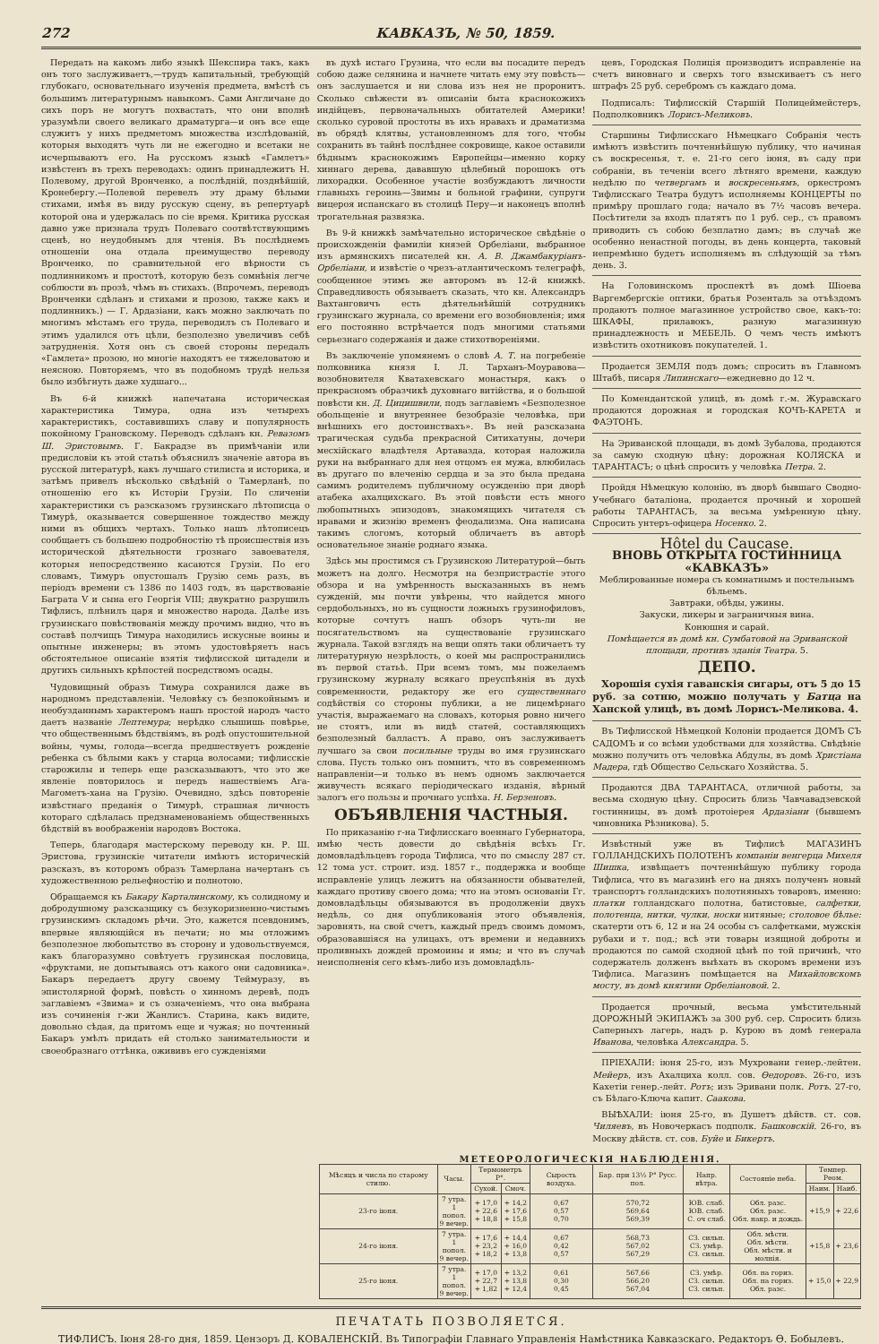272 КАВКАЗЪ, № 50, 1859.
Передать на какомъ либо языкѣ Шекспира такъ, какъ онъ того заслуживаетъ,—трудъ капитальный, требующій глубокаго, основательнаго изученія предмета, вмѣстѣ съ большимъ литературнымъ навыкомъ. Сами Англичане до сихъ поръ не могутъ похвастать, что они вполнѣ уразумѣли своего великаго драматурга—и онъ все еще служитъ у нихъ предметомъ множества изслѣдованій, которыя выходятъ чуть ли не ежегодно и всетаки не исчерпываютъ его. На русскомъ языкѣ «Гамлетъ» извѣстенъ въ трехъ переводахъ: одинъ принадлежитъ Н. Полевому, другой Вронченко, а послѣдній, позднѣйшій, Кронебергу.—Полевой перевелъ эту драму бѣлыми стихами, имѣя въ виду русскую сцену, въ репертуарѣ которой она и удержалась по сіе время. Критика русская давно уже признала трудъ Полеваго соотвѣтствующимъ сценѣ, но неудобнымъ для чтенія. Въ послѣднемъ отношеніи она отдала преимущество переводу Вронченко, по сравнительной его вѣрности съ подлинникомъ и простотѣ, которую безъ сомнѣнія легче соблюсти въ прозѣ, чѣмъ въ стихахъ. (Впрочемъ, переводъ Вронченки сдѣланъ и стихами и прозою, также какъ и подлинникъ.) — Г. Ардазіани, какъ можно заключать по многимъ мѣстамъ его труда, переводилъ съ Полеваго и этимъ удалился отъ цѣли, безполезно увеличивъ себѣ затрудненія. Хотя онъ съ своей стороны передалъ «Гамлета» прозою, но многіе находятъ ее тяжеловатою и неясною. Повторяемъ, что въ подобномъ трудѣ нельзя было избѣгнуть даже худшаго...
Въ 6-й книжкѣ напечатана историческая характеристика Тимура, одна изъ четырехъ характеристикъ, составившихъ славу и популярность покойному Грановскому. Переводъ сдѣланъ кн. Ревазомъ Ш. Эристовымъ. Г. Бакрадзе въ примѣчаніи или предисловіи къ этой статьѣ объяснилъ значеніе автора въ русской литературѣ, какъ лучшаго стилиста и историка, и затѣмъ привелъ нѣсколько свѣдѣній о Тамерланѣ, по отношенію его къ Исторіи Грузіи. По сличеніи характеристики съ разсказомъ грузинскаго лѣтописца о Тимурѣ, оказывается совершенное тождество между ними въ общихъ чертахъ. Только нашъ лѣтописецъ сообщаетъ съ большею подробностію тѣ происшествія изъ исторической дѣятельности грознаго завоевателя, которыя непосредственно касаются Грузіи. По его словамъ, Тимуръ опустошалъ Грузію семь разъ, въ періодъ времени съ 1386 по 1403 годъ, въ царствованіе Баграта V и сына его Георгія VIII; двукратно разрушилъ Тифлисъ, плѣнилъ царя и множество народа. Далѣе изъ грузинскаго повѣствованія между прочимъ видно, что въ составѣ полчищъ Тимура находились искусные воины и опытные инженеры; въ этомъ удостовѣряетъ насъ обстоятельное описаніе взятія тифлисской цитадели и другихъ сильныхъ крѣпостей посредствомъ осады.
Чудовищный образъ Тимура сохранился даже въ народномъ представленіи. Человѣку съ безпокойнымъ и необузданнымъ характеромъ нашъ простой народъ часто даетъ названіе Лептемура; нерѣдко слышишь повѣрье, что общественнымъ бѣдствіямъ, въ родѣ опустошительной войны, чумы, голода—всегда предшествуетъ рожденіе ребенка съ бѣлыми какъ у старца волосами; тифлисскіе старожилы и теперь еще разсказываютъ, что это же явленіе повторилось и передъ нашествіемъ Ага-Магометъ-хана на Грузію. Очевидно, здѣсь повтореніе извѣстнаго преданія о Тимурѣ, страшная личность котораго сдѣлалась предзнаменованіемъ общественныхъ бѣдствій въ воображеніи народовъ Востока.
Теперь, благодаря мастерскому переводу кн. Р. Ш. Эристова, грузинскіе читатели имѣютъ историческій разсказъ, въ которомъ образъ Тамерлана начертанъ съ художественною рельефностію и полнотою.
Обращаемся къ Бакару Карталинскому, къ солидному и добродушному разсказщику съ безукоризненно-чистымъ грузинскимъ складомъ рѣчи. Это, кажется псевдонимъ, впервые являющійся въ печати; но мы отложимъ безполезное любопытство въ сторону и удовольствуемся, какъ благоразумно совѣтуетъ грузинская пословица, «фруктами, не допытываясь отъ какого они садовника». Бакаръ передаетъ другу своему Теймуразу, въ эпистолярной формѣ, повѣсть о хинномъ деревѣ, подъ заглавіемъ «Звима» и съ означеніемъ, что она выбрана изъ сочиненія г-жи Жанлисъ. Старина, какъ видите, довольно сѣдая, да притомъ еще и чужая; но почтенный Бакаръ умѣлъ придать ей столько занимательности и своеобразнаго оттѣнка, ожививъ его сужденіями
въ духѣ истаго Грузина, что если вы посадите передъ собою даже селянина и начнете читать ему эту повѣсть—онъ заслушается и ни слова изъ нея не проронитъ. Сколько свѣжести въ описаніи быта краснокожихъ индійцевъ, первоначальныхъ обитателей Америки! сколько суровой простоты въ ихъ нравахъ и драматизма въ обрядѣ клятвы, установленномъ для того, чтобы сохранить въ тайнѣ послѣднее сокровище, какое оставили бѣднымъ краснокожимъ Европейцы—именно корку хиннаго дерева, дававшую цѣлебный порошокъ отъ лихорадки. Особенное участіе возбуждаютъ личности главныхъ героинь—Звимы и больной графини, супруги вицероя испанскаго въ столицѣ Перу—и наконецъ вполнѣ трогательная развязка.
Въ 9-й книжкѣ замѣчательно историческое свѣдѣніе о происхожденіи фамиліи князей Орбеліани, выбранное изъ армянскихъ писателей кн. А. В. Джамбакуріанъ-Орбеліани, и извѣстіе о чрезъ-атлантическомъ телеграфѣ, сообщенное этимъ же авторомъ въ 12-й книжкѣ. Справедливость обязываетъ сказать, что кн. Александръ Вахтанговичъ есть дѣятельнѣйшій сотрудникъ грузинскаго журнала, со времени его возобновленія; имя его постоянно встрѣчается подъ многими статьями серьезнаго содержанія и даже стихотвореніями.
Въ заключеніе упомянемъ о словѣ А. Т. на погребеніе полковника князя І. Л. Тарханъ-Моуравова—возобновителя Кватахевскаго монастыря, какъ о прекрасномъ образчикѣ духовнаго витійства, и о большой повѣсти кн. Д. Цицишвили, подъ заглавіемъ «Безполезное обольщеніе и внутреннее безобразіе человѣка, при внѣшнихъ его достоинствахъ». Въ ней разсказана трагическая судьба прекрасной Ситихатуны, дочери месхійскаго владѣтеля Артавазда, которая наложила руки на выбраннаго для нея отцомъ ея мужа, влюбилась въ другаго по влеченію сердца и за это была предана самимъ родителемъ публичному осужденію при дворѣ атабека ахалцихскаго. Въ этой повѣсти есть много любопытныхъ эпизодовъ, знакомящихъ читателя съ нравами и жизнію временъ феодализма. Она написана такимъ слогомъ, который обличаетъ въ авторѣ основательное знаніе роднаго языка.
Здѣсь мы простимся съ Грузинскою Литературой—быть можетъ на долго. Несмотря на безпристрастіе этого обзора и на умѣренность высказанныхъ въ немъ сужденій, мы почти увѣрены, что найдется много сердобольныхъ, но въ сущности ложныхъ грузинофиловъ, которые сочтутъ нашъ обзоръ чуть-ли не посягательствомъ на существованіе грузинскаго журнала. Такой взглядъ на вещи опять таки обличаетъ ту литературную незрѣлость, о коей мы распространились въ первой статьѣ. При всемъ томъ, мы пожелаемъ грузинскому журналу всякаго преуспѣянія въ духѣ современности, редактору же его существеннаго содѣйствія со стороны публики, а не лицемѣрнаго участія, выражаемаго на словахъ, которыя ровно ничего не стоятъ, или въ видѣ статей, составляющихъ безполезный балластъ. А право, онъ заслуживаетъ лучшаго за свои посильные труды во имя грузинскаго слова. Пусть только онъ помнитъ, что въ современномъ направленіи—и только въ немъ одномъ заключается живучесть всякаго періодическаго изданія, вѣрный залогъ его пользы и прочнаго успѣха. Н. Берзеновъ.
ОБЪЯВЛЕНІЯ ЧАСТНЫЯ.
По приказанію г-на Тифлисскаго военнаго Губернатора, имѣю честь довести до свѣдѣнія всѣхъ Гг. домовладѣльцевъ города Тифлиса, что по смыслу 287 ст. 12 тома уст. строит. изд. 1857 г., поддержка и вообще исправленіе улицъ лежитъ на обязанности обывателей, каждаго противу своего дома; что на этомъ основаніи Гг. домовладѣльцы обязываются въ продолженіи двухъ недѣль, со дня опубликованія этого объявленія, заровнять, на свой счетъ, каждый предъ своимъ домомъ, образовавшіяся на улицахъ, отъ времени и недавнихъ проливныхъ дождей промоины и ямы; и что въ случаѣ неисполненія сего кѣмъ-либо изъ домовладѣль-
цевъ, Городская Полиція производитъ исправленіе на счетъ виновнаго и сверхъ того взыскиваетъ съ него штрафъ 25 руб. серебромъ съ каждаго дома.
Подписалъ: Тифлисскій Старшій Полицеймейстеръ, Подполковникъ Лорисъ-Меликовъ.
Старшины Тифлисскаго Нѣмецкаго Собранія честь имѣютъ извѣстить почтеннѣйшую публику, что начиная съ воскресенья, т. е. 21-го сего іюня, въ саду при собраніи, въ теченіи всего лѣтняго времени, каждую недѣлю по четвергамъ и воскресеньямъ, оркестромъ Тифлисскаго Театра будутъ исполняемы КОНЦЕРТЫ по примѣру прошлаго года; начало въ 7½ часовъ вечера. Посѣтители за входъ платятъ по 1 руб. сер., съ правомъ приводить съ собою безплатно дамъ; въ случаѣ же особенно ненастной погоды, въ день концерта, таковый непремѣнно будетъ исполняемъ въ слѣдующій за тѣмъ день. 3.
На Головинскомъ проспектѣ въ домѣ Шіоева Варгембергскіе оптики, братья Розенталь за отъѣздомъ продаютъ полное магазинное устройство свое, какъ-то: ШКАФЫ, прилавокъ, разную магазинную принадлежность и МЕБЕЛЬ. О чемъ честь имѣютъ извѣстить охотниковъ покупателей. 1.
Продается ЗЕМЛЯ подъ домъ; спросить въ Главномъ Штабѣ, писаря Липинскаго—ежедневно до 12 ч.
По Комендантской улицѣ, въ домѣ г.-м. Журавскаго продаются дорожная и городская КОЧЪ-КАРЕТА и ФАЭТОНЪ.
На Эриванской площади, въ домѣ Зубалова, продаются за самую сходную цѣну: дорожная КОЛЯСКА и ТАРАНТАСЪ; о цѣнѣ спросить у человѣка Петра. 2.
Пройдя Нѣмецкую колонію, въ дворѣ бывшаго Сводно-Учебнаго баталіона, продается прочный и хорошей работы ТАРАНТАСЪ, за весьма умѣренную цѣну. Спросить унтеръ-офицера Носенко. 2.
Hôtel du Caucase.
ВНОВЬ ОТКРЫТА ГОСТИННИЦА «КАВКАЗЪ»
Меблированные номера съ комнатнымъ и постельнымъ бѣльемъ.
Завтраки, обѣды, ужины.
Закуски, ликеры и заграничныя вина.
Конюшня и сарай.
Помѣщается въ домѣ кн. Сумбатовой на Эриванской площади, противъ зданія Театра. 5.
ДЕПО.
Хорошія сухія гаванскія сигары, отъ 5 до 15 руб. за сотню, можно получать у Батца на Ханской улицѣ, въ домѣ Лорисъ-Меликова. 4.
Въ Тифлисской Нѣмецкой Колоніи продается ДОМЪ СЪ САДОМЪ и со всѣми удобствами для хозяйства. Свѣдѣніе можно получить отъ человѣка Абдулы, въ домѣ Христіана Мадера, гдѣ Общество Сельскаго Хозяйства. 5.
Продаются ДВА ТАРАНТАСА, отличной работы, за весьма сходную цѣну. Спросить близь Чавчавадзевской гостинницы, въ домѣ протоіерея Ардазіани (бывшемъ чиновника Рѣзникова). 5.
Извѣстный уже въ Тифлисѣ МАГАЗИНЪ ГОЛЛАНДСКИХЪ ПОЛОТЕНЪ компаніи венгерца Михеля Шишка, извѣщаетъ почтеннѣйшую публику города Тифлиса, что въ магазинѣ его на дняхъ полученъ новый транспортъ голландскихъ полотняныхъ товаровъ, именно: платки голландскаго полотна, батистовые, салфетки, полотенца, нитки, чулки, носки нитяные; столовое бѣлье: скатерти отъ 6, 12 и на 24 особы съ салфетками, мужскія рубахи и т. под.; всѣ эти товары изящной доброты и продаются по самой сходной цѣнѣ по той причинѣ, что содержатель долженъ выѣхать въ скоромъ времени изъ Тифлиса. Магазинъ помѣщается на Михайловскомъ мосту, въ домѣ княгини Орбеліановой. 2.
Продается прочный, весьма умѣстительный ДОРОЖНЫЙ ЭКИПАЖЪ за 300 руб. сер. Спросить близь Саперныхъ лагерь, надъ р. Курою въ домѣ генерала Иванова, человѣка Александра. 5.
ПРІЕХАЛИ: іюня 25-го, изъ Мухровани генер.-лейтен. Мейеръ, изъ Ахалциха колл. сов. Өедоровъ. 26-го, изъ Кахетіи генер.-лейт. Ротъ; изъ Эривани полк. Ротъ. 27-го, съ Бѣлаго-Ключа капит. Саакова.
ВЫѢХАЛИ: іюня 25-го, въ Душетъ дѣйств. ст. сов. Чиляевъ, въ Новочеркасъ подполк. Башковскій. 26-го, въ Москву дѣйств. ст. сов. Буйе и Бикертъ.
МЕТЕОРОЛОГИЧЕСКІЯ НАБЛЮДЕНІЯ.
| Мѣсяцъ и числа по старому стилю. | Часы. | Термометръ Р°. | | Сырость воздуха. | Бар. при 13½ Р° Русс. пол. | Напр. вѣтра. | Состояніе неба. | Темпер. Реом. | |
| --- | --- | --- | --- | --- | --- | --- | --- | --- | --- |
| | | Сухой. | Смоч. | | | | | Наим. | Наиб. |
| 23-го іюня. | 7 утра. 1 попол. 9 вечер. | + 17,0 + 22,6 + 18,8 | + 14,2 + 17,6 + 15,8 | 0,67 0,57 0,70 | 570,72 569,64 569,39 | ЮВ. слаб. ЮВ. слаб. С. оч слаб. | Обл. разс. Обл. разс. Обл. накр. и дождь. | +15,9 | + 22,6 |
| 24-го іюня. | 7 утра. 1 попол. 9 вечер. | + 17,6 + 23,2 + 18,2 | + 14,4 + 16,0 + 13,8 | 0,67 0,42 0,57 | 568,73 567,02 567,29 | СЗ. сильн. СЗ. умѣр. СЗ. сильн. | Обл. мѣсти. Обл. мѣсти. Обл. мѣсти. и молнія. | +15,8 | + 23,6 |
| 25-го іюня. | 7 утра. 1 попол. 9 вечер. | + 17,0 + 22,7 + 1,82 | + 13,2 + 13,8 + 12,4 | 0,61 0,30 0,45 | 567,66 566,20 567,04 | СЗ. умѣр. СЗ. сильн. СЗ. сильн. | Обл. на гориз. Обл. на гориз. Обл. разс. | + 15,0 | + 22,9 |
ПЕЧАТАТЬ ПОЗВОЛЯЕТСЯ.
ТИФЛИСЪ. Іюня 28-го дня, 1859. Цензоръ Д. КОВАЛЕНСКІЙ. Въ Типографіи Главнаго Управленія Намѣстника Кавказскаго. Редакторъ Ө. Бобылевъ.